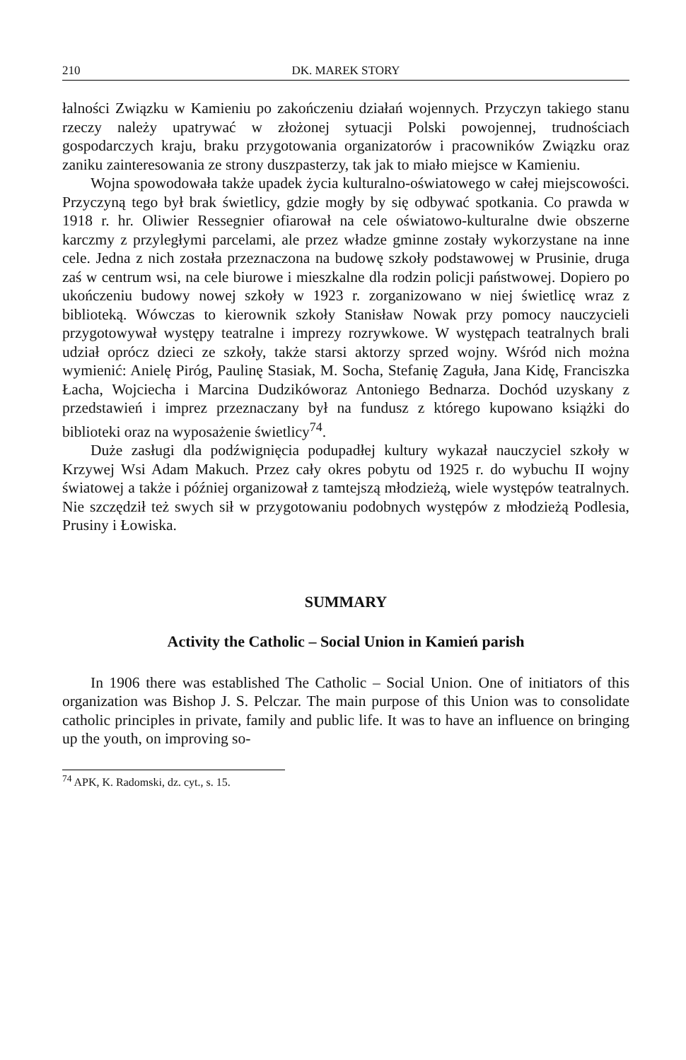210 DK. MAREK STORY
łalności Związku w Kamieniu po zakończeniu działań wojennych. Przyczyn takiego stanu rzeczy należy upatrywać w złożonej sytuacji Polski powojennej, trudnościach gospodarczych kraju, braku przygotowania organizatorów i pracowników Związku oraz zaniku zainteresowania ze strony duszpasterzy, tak jak to miało miejsce w Kamieniu.
Wojna spowodowała także upadek życia kulturalno-oświatowego w całej miejscowości. Przyczyną tego był brak świetlicy, gdzie mogły by się odbywać spotkania. Co prawda w 1918 r. hr. Oliwier Ressegnier ofiarował na cele oświatowo-kulturalne dwie obszerne karczmy z przyległymi parcelami, ale przez władze gminne zostały wykorzystane na inne cele. Jedna z nich została przeznaczona na budowę szkoły podstawowej w Prusinie, druga zaś w centrum wsi, na cele biurowe i mieszkalne dla rodzin policji państwowej. Dopiero po ukończeniu budowy nowej szkoły w 1923 r. zorganizowano w niej świetlicę wraz z biblioteką. Wówczas to kierownik szkoły Stanisław Nowak przy pomocy nauczycieli przygotowywał występy teatralne i imprezy rozrywkowe. W występach teatralnych brali udział oprócz dzieci ze szkoły, także starsi aktorzy sprzed wojny. Wśród nich można wymienić: Anielę Piróg, Paulinę Stasiak, M. Socha, Stefanię Zaguła, Jana Kidę, Franciszka Łacha, Wojciecha i Marcina Dudzikóworaz Antoniego Bednarza. Dochód uzyskany z przedstawień i imprez przeznaczany był na fundusz z którego kupowano książki do biblioteki oraz na wyposażenie świetlicy<sup>74</sup>.
Duże zasługi dla podźwignięcia podupadłej kultury wykazał nauczyciel szkoły w Krzywej Wsi Adam Makuch. Przez cały okres pobytu od 1925 r. do wybuchu II wojny światowej a także i później organizował z tamtejszą młodzieżą, wiele występów teatralnych. Nie szczędził też swych sił w przygotowaniu podobnych występów z młodzieżą Podlesia, Prusiny i Łowiska.
SUMMARY
Activity the Catholic – Social Union in Kamień parish
In 1906 there was established The Catholic – Social Union. One of initiators of this organization was Bishop J. S. Pelczar. The main purpose of this Union was to consolidate catholic principles in private, family and public life. It was to have an influence on bringing up the youth, on improving so-
<sup>74</sup> APK, K. Radomski, dz. cyt., s. 15.